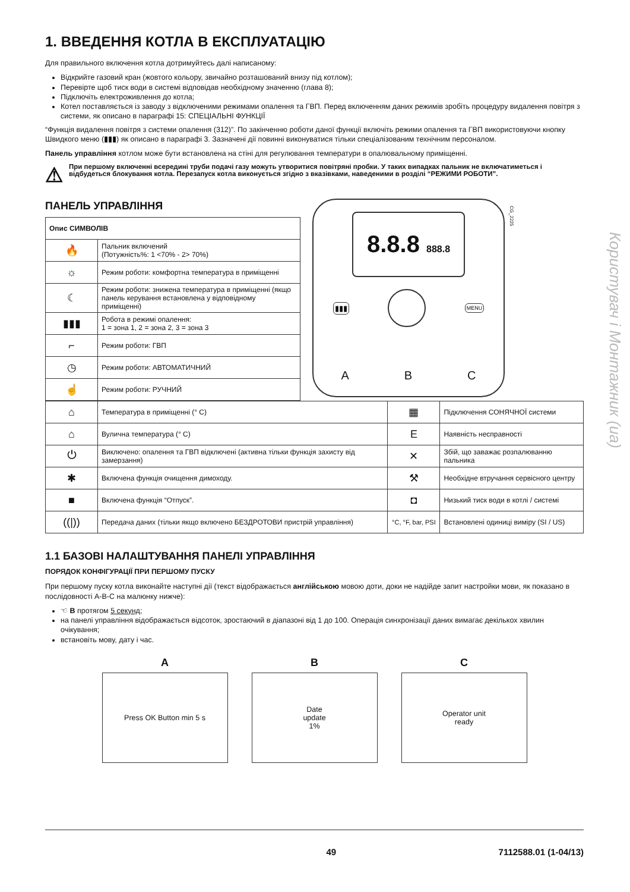Користувач і Монтажник (ua)
1. ВВЕДЕННЯ КОТЛА В ЕКСПЛУАТАЦІЮ
Для правильного включення котла дотримуйтесь далі написаному:
Відкрийте газовий кран (жовтого кольору, звичайно розташований внизу під котлом);
Перевірте щоб тиск води в системі відповідав необхідному значенню (глава 8);
Підключіть електроживлення до котла;
Котел поставляється із заводу з відключеними режимами опалення та ГВП. Перед включенням даних режимів зробіть процедуру видалення повітря з системи, як описано в параграфі 15: СПЕЦІАЛЬНІ ФУНКЦІЇ
“Функція видалення повітря з системи опалення (312)”. По закінченню роботи даної функції включіть режими опалення та ГВП використовуючи кнопку Швидкого меню (▮▮▮) як описано в параграфі 3. Зазначені дії повинні виконуватися тільки спеціалізованим технічним персоналом.
Панель управління котлом може бути встановлена на стіні для регулювання температури в опалювальному приміщенні.
⚠ При першому включенні всередині труби подачі газу можуть утворитися повітряні пробки. У таких випадках пальник не включатиметься і відбудеться блокування котла. Перезапуск котла виконується згідно з вказівками, наведеними в розділі “РЕЖИМИ РОБОТИ”.
ПАНЕЛЬ УПРАВЛІННЯ
| Опис СИМВОЛІВ | |
| --- | --- |
| 🔥 | Пальник включений (Потужність%: 1 <70% - 2> 70%) |
| ☼ | Режим роботи: комфортна температура в приміщенні |
| ☾ | Режим роботи: знижена температура в приміщенні (якщо панель керування встановлена у відповідному приміщенні) |
| ▮▮▮ | Робота в режимі опалення: 1 = зона 1, 2 = зона 2, 3 = зона 3 |
| ⌐ | Режим роботи: ГВП |
| ◷ | Режим роботи: АВТОМАТИЧНИЙ |
| ☝ | Режим роботи: РУЧНИЙ |
CG_2225
8.8.8 888.8
▮▮▮ MENU
A B C
| ⌂ | Температура в приміщенні (° C) | ▦ | Підключення СОНЯЧНОЇ системи |
| ⌂ | Вулична температура (° C) | E | Наявність несправності |
| ⏻ | Виключено: опалення та ГВП відключені (активна тільки функція захисту від замерзання) | ✕ | Збій, що заважає розпалюванню пальника |
| ✱ | Включена функція очищення димоходу. | ⚒ | Необхідне втручання сервісного центру |
| ■ | Включена функція “Отпуск”. | ◘ | Низький тиск води в котлі / системі |
| ((/)) | Передача даних (тільки якщо включено БЕЗДРОТОВИ пристрій управління) | °C, °F, bar, PSI | Встановлені одиниці виміру (SI / US) |
1.1 БАЗОВІ НАЛАШТУВАННЯ ПАНЕЛІ УПРАВЛІННЯ
ПОРЯДОК КОНФІГУРАЦІЇ ПРИ ПЕРШОМУ ПУСКУ
При першому пуску котла виконайте наступні дії (текст відображається англійською мовою доти, доки не надійде запит настройки мови, як показано в послідовності А-В-С на малюнку нижче):
☜ B протягом 5 секунд;
на панелі управління відображається відсоток, зростаючий в діапазоні від 1 до 100. Операція синхронізації даних вимагає декількох хвилин очікування;
встановіть мову, дату і час.
A
Press OK Button min 5 s
B
Date
update
1%
C
Operator unit
ready
49 7112588.01 (1-04/13)